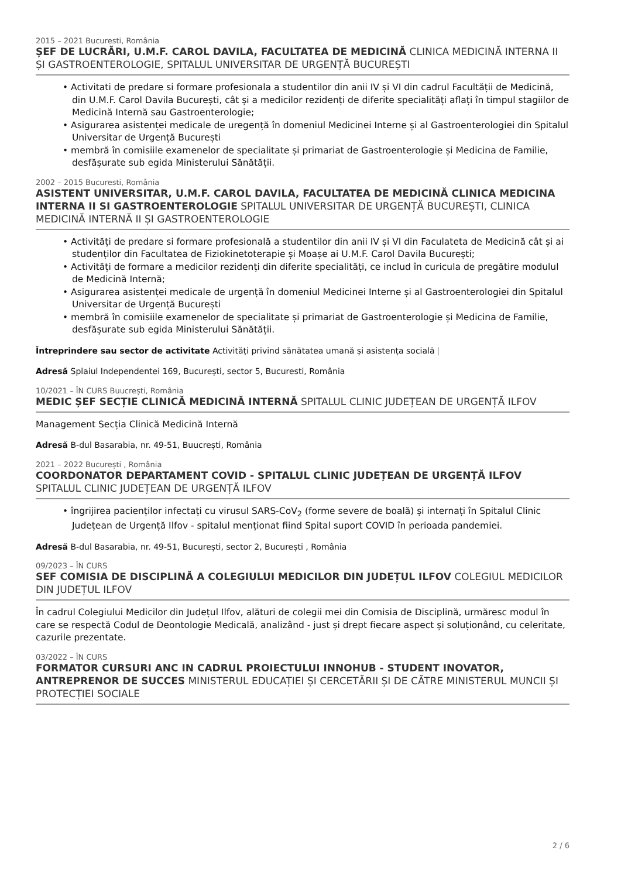2015 – 2021 Bucuresti, România
ȘEF DE LUCRĂRI, U.M.F. CAROL DAVILA, FACULTATEA DE MEDICINĂ CLINICA MEDICINĂ INTERNA II ȘI GASTROENTEROLOGIE, SPITALUL UNIVERSITAR DE URGENȚĂ BUCUREȘTI
• Activitati de predare si formare profesionala a studentilor din anii IV și VI din cadrul Facultății de Medicină, din U.M.F. Carol Davila București, cât și a medicilor rezidenți de diferite specialități aflați în timpul stagiilor de Medicină Internă sau Gastroenterologie;
• Asigurarea asistenței medicale de uregență în domeniul Medicinei Interne și al Gastroenterologiei din Spitalul Universitar de Urgență București
• membră în comisiile examenelor de specialitate și primariat de Gastroenterologie și Medicina de Familie, desfășurate sub egida Ministerului Sănătății.
2002 – 2015 Bucuresti, România
ASISTENT UNIVERSITAR, U.M.F. CAROL DAVILA, FACULTATEA DE MEDICINĂ CLINICA MEDICINA INTERNA II SI GASTROENTEROLOGIE SPITALUL UNIVERSITAR DE URGENȚĂ BUCUREȘTI, CLINICA MEDICINĂ INTERNĂ II ȘI GASTROENTEROLOGIE
• Activități de predare si formare profesională a studentilor din anii IV și VI din Faculateta de Medicină cât și ai studenților din Facultatea de Fiziokinetoterapie și Moașe ai U.M.F. Carol Davila București;
• Activități de formare a medicilor rezidenți din diferite specialități, ce includ în curicula de pregătire modulul de Medicină Internă;
• Asigurarea asistenței medicale de urgență în domeniul Medicinei Interne și al Gastroenterologiei din Spitalul Universitar de Urgență București
• membră în comisiile examenelor de specialitate și primariat de Gastroenterologie și Medicina de Familie, desfășurate sub egida Ministerului Sănătății.
Întreprindere sau sector de activitate Activități privind sănătatea umană și asistența socială |
Adresă Splaiul Independentei 169, București, sector 5, Bucuresti, România
10/2021 – ÎN CURS Buucrești, România
MEDIC ȘEF SECȚIE CLINICĂ MEDICINĂ INTERNĂ SPITALUL CLINIC JUDEȚEAN DE URGENȚĂ ILFOV
Management Secția Clinică Medicină Internă
Adresă B-dul Basarabia, nr. 49-51, Buucrești, România
2021 – 2022 București , România
COORDONATOR DEPARTAMENT COVID - SPITALUL CLINIC JUDEȚEAN DE URGENȚĂ ILFOV SPITALUL CLINIC JUDEȚEAN DE URGENȚĂ ILFOV
• îngrijirea pacienților infectați cu virusul SARS-CoV<sub>2</sub> (forme severe de boală) și internați în Spitalul Clinic Județean de Urgență Ilfov - spitalul menționat fiind Spital suport COVID în perioada pandemiei.
Adresă B-dul Basarabia, nr. 49-51, București, sector 2, București , România
09/2023 – ÎN CURS
SEF COMISIA DE DISCIPLINĂ A COLEGIULUI MEDICILOR DIN JUDEȚUL ILFOV COLEGIUL MEDICILOR DIN JUDEȚUL ILFOV
În cadrul Colegiului Medicilor din Județul Ilfov, alături de colegii mei din Comisia de Disciplină, urmăresc modul în care se respectă Codul de Deontologie Medicală, analizând - just și drept fiecare aspect și soluționând, cu celeritate, cazurile prezentate.
03/2022 – ÎN CURS
FORMATOR CURSURI ANC IN CADRUL PROIECTULUI INNOHUB - STUDENT INOVATOR, ANTREPRENOR DE SUCCES MINISTERUL EDUCAȚIEI ȘI CERCETĂRII ȘI DE CĂTRE MINISTERUL MUNCII ȘI PROTECȚIEI SOCIALE
2 / 6